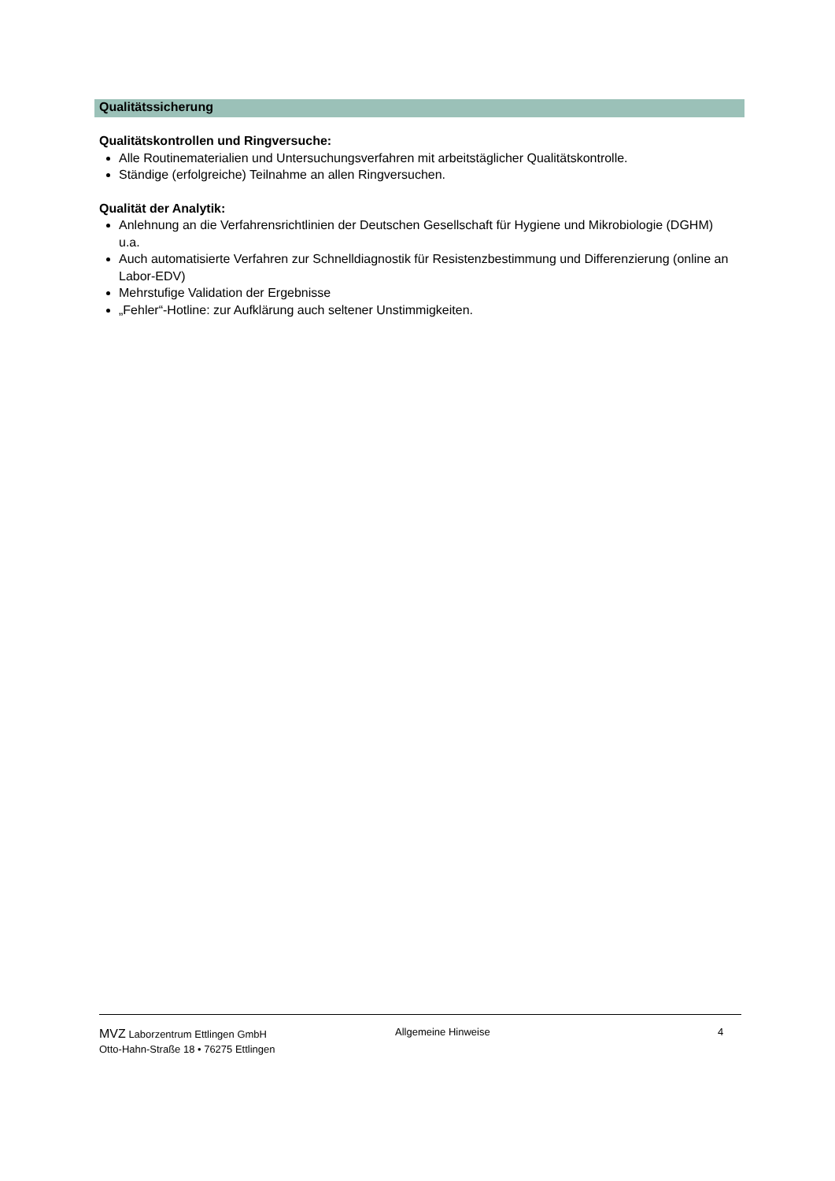Qualitätssicherung
Qualitätskontrollen und Ringversuche:
Alle Routinematerialien und Untersuchungsverfahren mit arbeitstäglicher Qualitätskontrolle.
Ständige (erfolgreiche) Teilnahme an allen Ringversuchen.
Qualität der Analytik:
Anlehnung an die Verfahrensrichtlinien der Deutschen Gesellschaft für Hygiene und Mikrobiologie (DGHM) u.a.
Auch automatisierte Verfahren zur Schnelldiagnostik für Resistenzbestimmung und Differenzierung (online an Labor-EDV)
Mehrstufige Validation der Ergebnisse
„Fehler“-Hotline: zur Aufklärung auch seltener Unstimmigkeiten.
MVZ Laborzentrum Ettlingen GmbH
Otto-Hahn-Straße 18 • 76275 Ettlingen
Allgemeine Hinweise 4